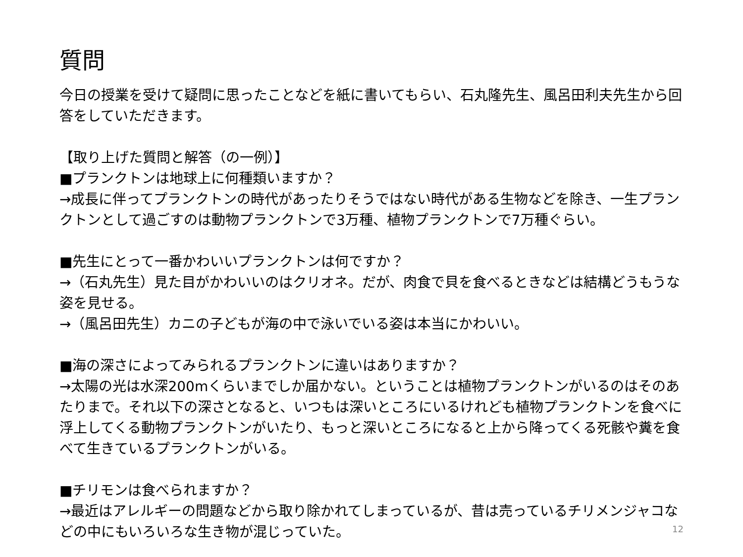質問
今日の授業を受けて疑問に思ったことなどを紙に書いてもらい、石丸隆先生、風呂田利夫先生から回答をしていただきます。
【取り上げた質問と解答（の一例）】
■プランクトンは地球上に何種類いますか？
→成長に伴ってプランクトンの時代があったりそうではない時代がある生物などを除き、一生プランクトンとして過ごすのは動物プランクトンで3万種、植物プランクトンで7万種ぐらい。
■先生にとって一番かわいいプランクトンは何ですか？
→（石丸先生）見た目がかわいいのはクリオネ。だが、肉食で貝を食べるときなどは結構どうもうな姿を見せる。
→（風呂田先生）カニの子どもが海の中で泳いでいる姿は本当にかわいい。
■海の深さによってみられるプランクトンに違いはありますか？
→太陽の光は水深200mくらいまでしか届かない。ということは植物プランクトンがいるのはそのあたりまで。それ以下の深さとなると、いつもは深いところにいるけれども植物プランクトンを食べに浮上してくる動物プランクトンがいたり、もっと深いところになると上から降ってくる死骸や糞を食べて生きているプランクトンがいる。
■チリモンは食べられますか？
→最近はアレルギーの問題などから取り除かれてしまっているが、昔は売っているチリメンジャコなどの中にもいろいろな生き物が混じっていた。
12